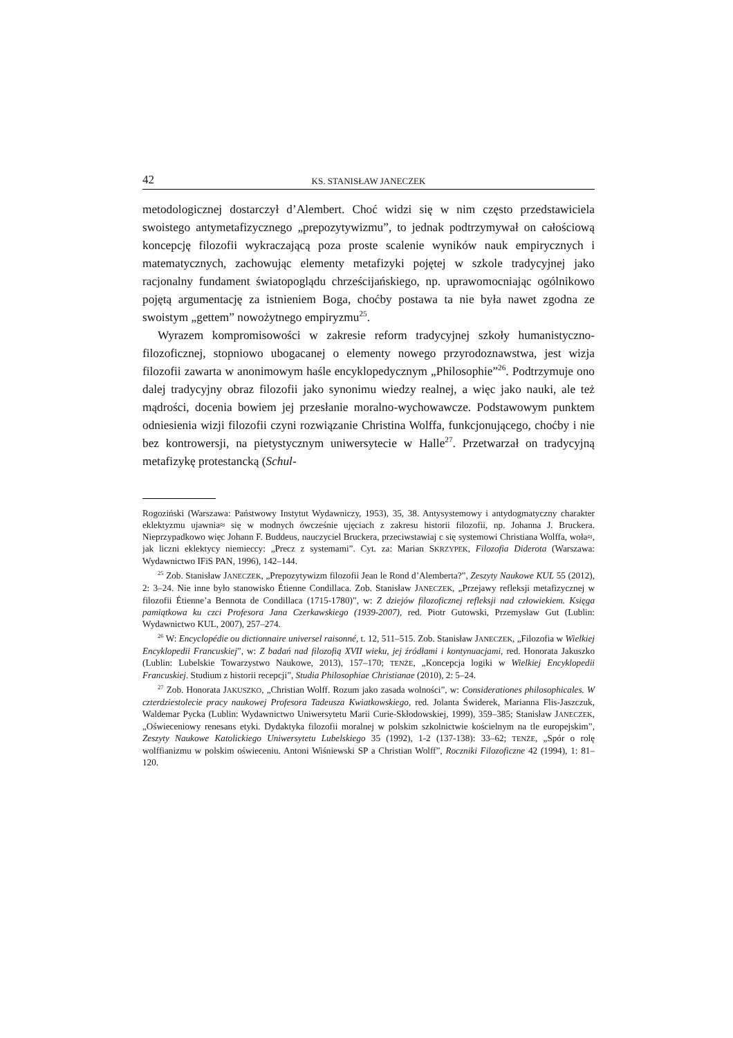42 KS. STANISŁAW JANECZEK
metodologicznej dostarczył d’Alembert. Choć widzi się w nim często przedstawiciela swoistego antymetafizycznego „prepozytywizmu”, to jednak podtrzymywał on całościową koncepcję filozofii wykraczającą poza proste scalenie wyników nauk empirycznych i matematycznych, zachowując elementy metafizyki pojętej w szkole tradycyjnej jako racjonalny fundament światopoglądu chrześcijańskiego, np. uprawomocniając ogólnikowo pojętą argumentację za istnieniem Boga, choćby postawa ta nie była nawet zgodna ze swoistym „gettem” nowożytnego empiryzmu<sup>25</sup>.
Wyrazem kompromisowości w zakresie reform tradycyjnej szkoły humanistyczno-filozoficznej, stopniowo ubogacanej o elementy nowego przyrodoznawstwa, jest wizja filozofii zawarta w anonimowym haśle encyklopedycznym „Philosophie”<sup>26</sup>. Podtrzymuje ono dalej tradycyjny obraz filozofii jako synonimu wiedzy realnej, a więc jako nauki, ale też mądrości, docenia bowiem jej przesłanie moralno-wychowawcze. Podstawowym punktem odniesienia wizji filozofii czyni rozwiązanie Christina Wolffa, funkcjonującego, choćby i nie bez kontrowersji, na pietystycznym uniwersytecie w Halle<sup>27</sup>. Przetwarzał on tradycyjną metafizykę protestancką (Schul-
Rogoziński (Warszawa: Państwowy Instytut Wydawniczy, 1953), 35, 38. Antysystemowy i antydogmatyczny charakter eklektyzmu ujawnia≈ się w modnych ówcześnie ujęciach z zakresu historii filozofii, np. Johanna J. Bruckera. Nieprzypadkowo więc Johann F. Buddeus, nauczyciel Bruckera, przeciwstawiaj c się systemowi Christiana Wolffa, woła≈, jak liczni eklektycy niemieccy: „Precz z systemami”. Cyt. za: Marian SKRZYPEK, Filozofia Diderota (Warszawa: Wydawnictwo IFiS PAN, 1996), 142–144.
<sup>25</sup> Zob. Stanisław JANECZEK, „Prepozytywizm filozofii Jean le Rond d’Alemberta?”, Zeszyty Naukowe KUL 55 (2012), 2: 3–24. Nie inne było stanowisko Étienne Condillaca. Zob. Stanisław JANECZEK, „Przejawy refleksji metafizycznej w filozofii Étienne’a Bennota de Condillaca (1715-1780)”, w: Z dziejów filozoficznej refleksji nad człowiekiem. Księga pamiątkowa ku czci Profesora Jana Czerkawskiego (1939-2007), red. Piotr Gutowski, Przemysław Gut (Lublin: Wydawnictwo KUL, 2007), 257–274.
<sup>26</sup> W: Encyclopédie ou dictionnaire universel raisonné, t. 12, 511–515. Zob. Stanisław JANECZEK, „Filozofia w Wielkiej Encyklopedii Francuskiej”, w: Z badań nad filozofią XVII wieku, jej źródłami i kontynuacjami, red. Honorata Jakuszko (Lublin: Lubelskie Towarzystwo Naukowe, 2013), 157–170; TENŻE, „Koncepcja logiki w Wielkiej Encyklopedii Francuskiej. Studium z historii recepcji”, Studia Philosophiae Christianae (2010), 2: 5–24.
<sup>27</sup> Zob. Honorata JAKUSZKO, „Christian Wolff. Rozum jako zasada wolności”, w: Considerationes philosophicales. W czterdziestolecie pracy naukowej Profesora Tadeusza Kwiatkowskiego, red. Jolanta Świderek, Marianna Flis-Jaszczuk, Waldemar Pycka (Lublin: Wydawnictwo Uniwersytetu Marii Curie-Skłodowskiej, 1999), 359–385; Stanisław JANECZEK, „Oświeceniowy renesans etyki. Dydaktyka filozofii moralnej w polskim szkolnictwie kościelnym na tle europejskim”, Zeszyty Naukowe Katolickiego Uniwersytetu Lubelskiego 35 (1992), 1-2 (137-138): 33–62; TENŻE, „Spór o rolę wolffianizmu w polskim oświeceniu. Antoni Wiśniewski SP a Christian Wolff”, Roczniki Filozoficzne 42 (1994), 1: 81–120.